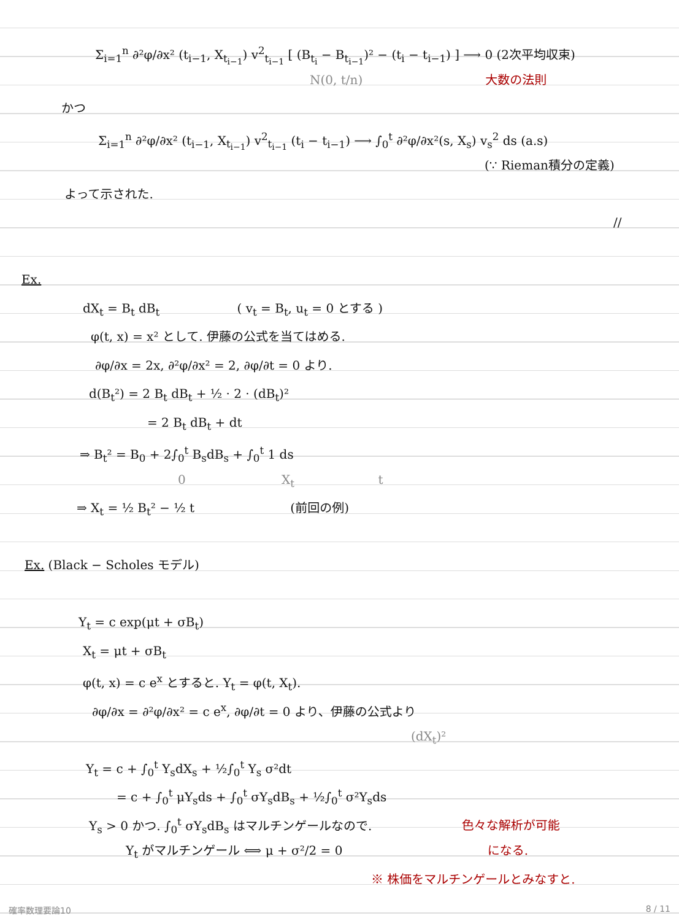Σ<sub>i=1</sub><sup>n</sup> ∂²φ/∂x² (t<sub>i−1</sub>, X<sub>t<sub>i−1</sub></sub>) v<sup>2</sup><sub>t<sub>i−1</sub></sub> [ (B<sub>t<sub>i</sub></sub> − B<sub>t<sub>i−1</sub></sub>)² − (t<sub>i</sub> − t<sub>i−1</sub>) ] ⟶ 0 (2次平均収束)
N(0, t/n) 大数の法則
かつ
Σ<sub>i=1</sub><sup>n</sup> ∂²φ/∂x² (t<sub>i−1</sub>, X<sub>t<sub>i−1</sub></sub>) v<sup>2</sup><sub>t<sub>i−1</sub></sub> (t<sub>i</sub> − t<sub>i−1</sub>) ⟶ ∫<sub>0</sub><sup>t</sup> ∂²φ/∂x²(s, X<sub>s</sub>) v<sub>s</sub><sup>2</sup> ds (a.s)
(∵ Rieman積分の定義)
よって示された.
//
Ex.
dX<sub>t</sub> = B<sub>t</sub> dB<sub>t</sub> ( v<sub>t</sub> = B<sub>t</sub>, u<sub>t</sub> = 0 とする )
φ(t, x) = x² として. 伊藤の公式を当てはめる.
∂φ/∂x = 2x, ∂²φ/∂x² = 2, ∂φ/∂t = 0 より.
d(B<sub>t</sub>²) = 2 B<sub>t</sub> dB<sub>t</sub> + ½ · 2 · (dB<sub>t</sub>)²
= 2 B<sub>t</sub> dB<sub>t</sub> + dt
⇒ B<sub>t</sub>² = B<sub>0</sub> + 2∫<sub>0</sub><sup>t</sup> B<sub>s</sub>dB<sub>s</sub> + ∫<sub>0</sub><sup>t</sup> 1 ds
0 X<sub>t</sub> t
⇒ X<sub>t</sub> = ½ B<sub>t</sub>² − ½ t (前回の例)
Ex. (Black − Scholes モデル)
Y<sub>t</sub> = c exp(μt + σB<sub>t</sub>)
X<sub>t</sub> = μt + σB<sub>t</sub>
φ(t, x) = c e<sup>x</sup> とすると. Y<sub>t</sub> = φ(t, X<sub>t</sub>).
∂φ/∂x = ∂²φ/∂x² = c e<sup>x</sup>, ∂φ/∂t = 0 より、伊藤の公式より
(dX<sub>t</sub>)²
Y<sub>t</sub> = c + ∫<sub>0</sub><sup>t</sup> Y<sub>s</sub>dX<sub>s</sub> + ½∫<sub>0</sub><sup>t</sup> Y<sub>s</sub> σ²dt
= c + ∫<sub>0</sub><sup>t</sup> μY<sub>s</sub>ds + ∫<sub>0</sub><sup>t</sup> σY<sub>s</sub>dB<sub>s</sub> + ½∫<sub>0</sub><sup>t</sup> σ²Y<sub>s</sub>ds
Y<sub>s</sub> > 0 かつ. ∫<sub>0</sub><sup>t</sup> σY<sub>s</sub>dB<sub>s</sub> はマルチンゲールなので. 色々な解析が可能
Y<sub>t</sub> がマルチンゲール ⟺ μ + σ²/2 = 0 になる.
※ 株価をマルチンゲールとみなすと.
確率数理要論10 8 / 11